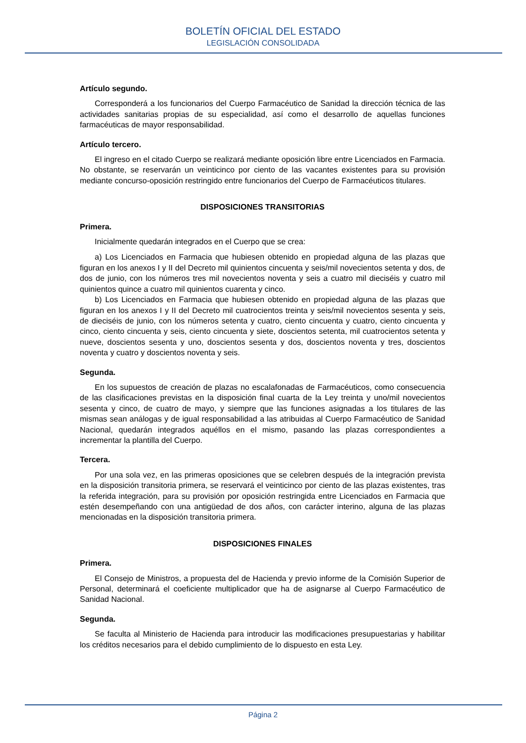BOLETÍN OFICIAL DEL ESTADO
LEGISLACIÓN CONSOLIDADA
Artículo segundo.
Corresponderá a los funcionarios del Cuerpo Farmacéutico de Sanidad la dirección técnica de las actividades sanitarias propias de su especialidad, así como el desarrollo de aquellas funciones farmacéuticas de mayor responsabilidad.
Artículo tercero.
El ingreso en el citado Cuerpo se realizará mediante oposición libre entre Licenciados en Farmacia. No obstante, se reservarán un veinticinco por ciento de las vacantes existentes para su provisión mediante concurso-oposición restringido entre funcionarios del Cuerpo de Farmacéuticos titulares.
DISPOSICIONES TRANSITORIAS
Primera.
Inicialmente quedarán integrados en el Cuerpo que se crea:
a) Los Licenciados en Farmacia que hubiesen obtenido en propiedad alguna de las plazas que figuran en los anexos I y II del Decreto mil quinientos cincuenta y seis/mil novecientos setenta y dos, de dos de junio, con los números tres mil novecientos noventa y seis a cuatro mil dieciséis y cuatro mil quinientos quince a cuatro mil quinientos cuarenta y cinco.
b) Los Licenciados en Farmacia que hubiesen obtenido en propiedad alguna de las plazas que figuran en los anexos I y II del Decreto mil cuatrocientos treinta y seis/mil novecientos sesenta y seis, de dieciséis de junio, con los números setenta y cuatro, ciento cincuenta y cuatro, ciento cincuenta y cinco, ciento cincuenta y seis, ciento cincuenta y siete, doscientos setenta, mil cuatrocientos setenta y nueve, doscientos sesenta y uno, doscientos sesenta y dos, doscientos noventa y tres, doscientos noventa y cuatro y doscientos noventa y seis.
Segunda.
En los supuestos de creación de plazas no escalafonadas de Farmacéuticos, como consecuencia de las clasificaciones previstas en la disposición final cuarta de la Ley treinta y uno/mil novecientos sesenta y cinco, de cuatro de mayo, y siempre que las funciones asignadas a los titulares de las mismas sean análogas y de igual responsabilidad a las atribuidas al Cuerpo Farmacéutico de Sanidad Nacional, quedarán integrados aquéllos en el mismo, pasando las plazas correspondientes a incrementar la plantilla del Cuerpo.
Tercera.
Por una sola vez, en las primeras oposiciones que se celebren después de la integración prevista en la disposición transitoria primera, se reservará el veinticinco por ciento de las plazas existentes, tras la referida integración, para su provisión por oposición restringida entre Licenciados en Farmacia que estén desempeñando con una antigüedad de dos años, con carácter interino, alguna de las plazas mencionadas en la disposición transitoria primera.
DISPOSICIONES FINALES
Primera.
El Consejo de Ministros, a propuesta del de Hacienda y previo informe de la Comisión Superior de Personal, determinará el coeficiente multiplicador que ha de asignarse al Cuerpo Farmacéutico de Sanidad Nacional.
Segunda.
Se faculta al Ministerio de Hacienda para introducir las modificaciones presupuestarias y habilitar los créditos necesarios para el debido cumplimiento de lo dispuesto en esta Ley.
Página 2